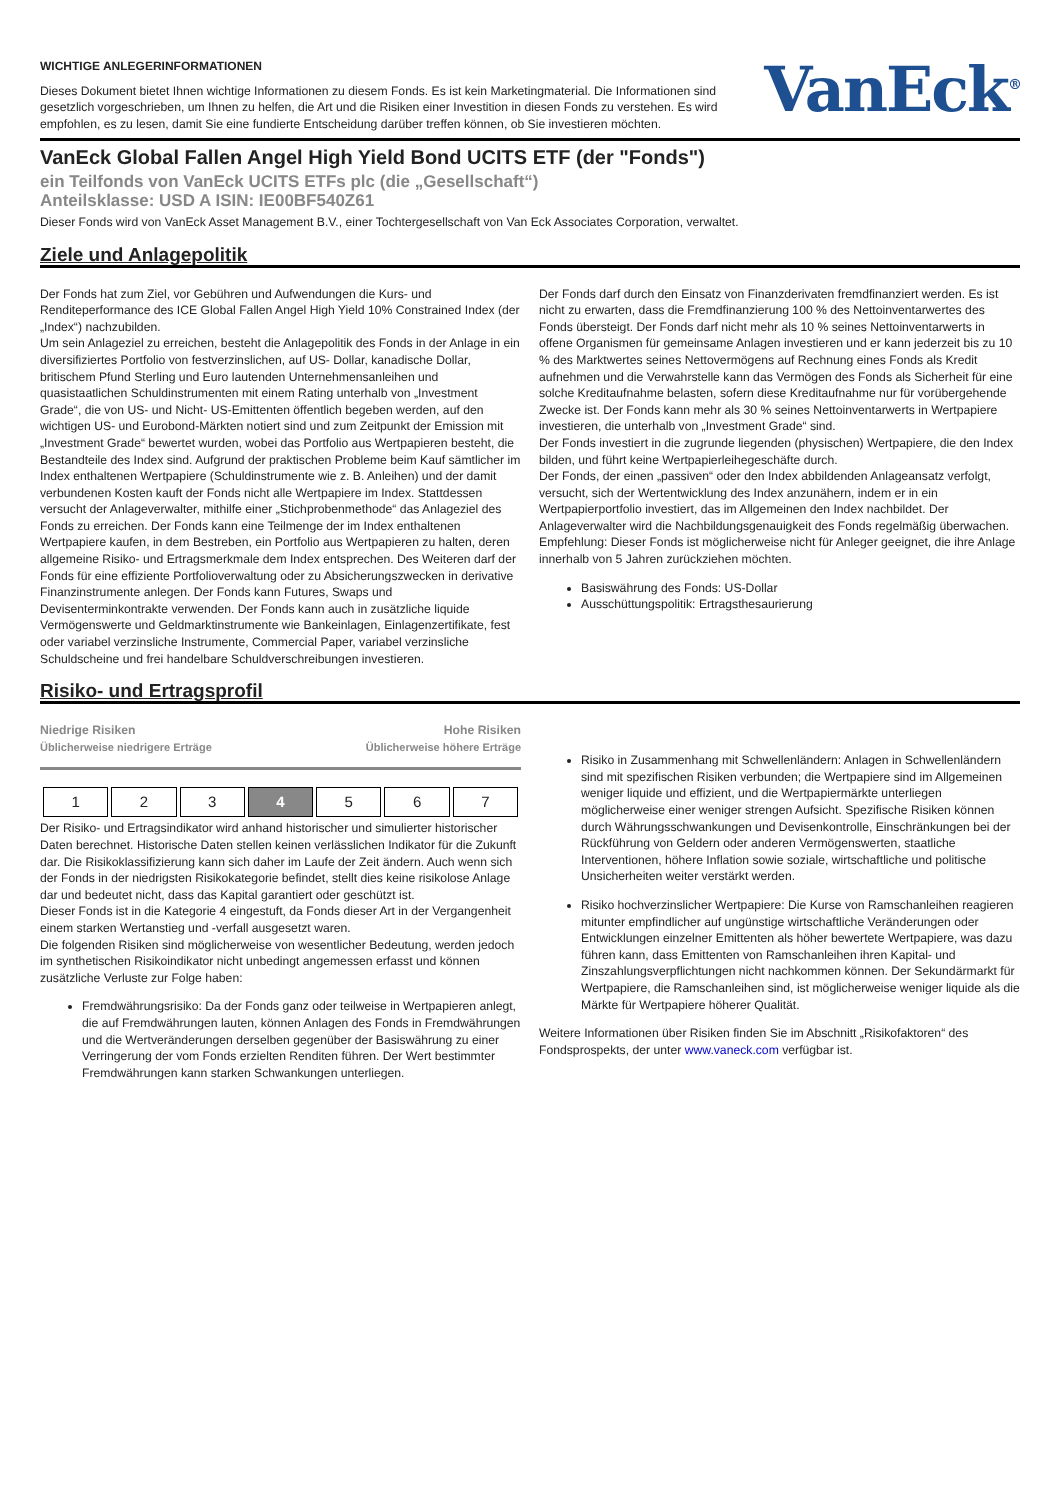WICHTIGE ANLEGERINFORMATIONEN
Dieses Dokument bietet Ihnen wichtige Informationen zu diesem Fonds. Es ist kein Marketingmaterial. Die Informationen sind gesetzlich vorgeschrieben, um Ihnen zu helfen, die Art und die Risiken einer Investition in diesen Fonds zu verstehen. Es wird empfohlen, es zu lesen, damit Sie eine fundierte Entscheidung darüber treffen können, ob Sie investieren möchten.
VanEck<sup>®</sup>
VanEck Global Fallen Angel High Yield Bond UCITS ETF (der "Fonds")
ein Teilfonds von VanEck UCITS ETFs plc (die „Gesellschaft“)
Anteilsklasse: USD A ISIN: IE00BF540Z61
Dieser Fonds wird von VanEck Asset Management B.V., einer Tochtergesellschaft von Van Eck Associates Corporation, verwaltet.
Ziele und Anlagepolitik
Der Fonds hat zum Ziel, vor Gebühren und Aufwendungen die Kurs- und Renditeperformance des ICE Global Fallen Angel High Yield 10% Constrained Index (der „Index“) nachzubilden.
Um sein Anlageziel zu erreichen, besteht die Anlagepolitik des Fonds in der Anlage in ein diversifiziertes Portfolio von festverzinslichen, auf US- Dollar, kanadische Dollar, britischem Pfund Sterling und Euro lautenden Unternehmensanleihen und quasistaatlichen Schuldinstrumenten mit einem Rating unterhalb von „Investment Grade“, die von US- und Nicht- US-Emittenten öffentlich begeben werden, auf den wichtigen US- und Eurobond-Märkten notiert sind und zum Zeitpunkt der Emission mit „Investment Grade“ bewertet wurden, wobei das Portfolio aus Wertpapieren besteht, die Bestandteile des Index sind. Aufgrund der praktischen Probleme beim Kauf sämtlicher im Index enthaltenen Wertpapiere (Schuldinstrumente wie z. B. Anleihen) und der damit verbundenen Kosten kauft der Fonds nicht alle Wertpapiere im Index. Stattdessen versucht der Anlageverwalter, mithilfe einer „Stichprobenmethode“ das Anlageziel des Fonds zu erreichen. Der Fonds kann eine Teilmenge der im Index enthaltenen Wertpapiere kaufen, in dem Bestreben, ein Portfolio aus Wertpapieren zu halten, deren allgemeine Risiko- und Ertragsmerkmale dem Index entsprechen. Des Weiteren darf der Fonds für eine effiziente Portfolioverwaltung oder zu Absicherungszwecken in derivative Finanzinstrumente anlegen. Der Fonds kann Futures, Swaps und Devisenterminkontrakte verwenden. Der Fonds kann auch in zusätzliche liquide Vermögenswerte und Geldmarktinstrumente wie Bankeinlagen, Einlagenzertifikate, fest oder variabel verzinsliche Instrumente, Commercial Paper, variabel verzinsliche Schuldscheine und frei handelbare Schuldverschreibungen investieren.
Der Fonds darf durch den Einsatz von Finanzderivaten fremdfinanziert werden. Es ist nicht zu erwarten, dass die Fremdfinanzierung 100 % des Nettoinventarwertes des Fonds übersteigt. Der Fonds darf nicht mehr als 10 % seines Nettoinventarwerts in offene Organismen für gemeinsame Anlagen investieren und er kann jederzeit bis zu 10 % des Marktwertes seines Nettovermögens auf Rechnung eines Fonds als Kredit aufnehmen und die Verwahrstelle kann das Vermögen des Fonds als Sicherheit für eine solche Kreditaufnahme belasten, sofern diese Kreditaufnahme nur für vorübergehende Zwecke ist. Der Fonds kann mehr als 30 % seines Nettoinventarwerts in Wertpapiere investieren, die unterhalb von „Investment Grade“ sind.
Der Fonds investiert in die zugrunde liegenden (physischen) Wertpapiere, die den Index bilden, und führt keine Wertpapierleihegeschäfte durch.
Der Fonds, der einen „passiven“ oder den Index abbildenden Anlageansatz verfolgt, versucht, sich der Wertentwicklung des Index anzunähern, indem er in ein Wertpapierportfolio investiert, das im Allgemeinen den Index nachbildet. Der Anlageverwalter wird die Nachbildungsgenauigkeit des Fonds regelmäßig überwachen.
Empfehlung: Dieser Fonds ist möglicherweise nicht für Anleger geeignet, die ihre Anlage innerhalb von 5 Jahren zurückziehen möchten.
Basiswährung des Fonds: US-Dollar
Ausschüttungspolitik: Ertragsthesaurierung
Risiko- und Ertragsprofil
Niedrige Risiken Hohe Risiken
Üblicherweise niedrigere Erträge Üblicherweise höhere Erträge
| 1 | 2 | 3 | 4 | 5 | 6 | 7 |
Der Risiko- und Ertragsindikator wird anhand historischer und simulierter historischer Daten berechnet. Historische Daten stellen keinen verlässlichen Indikator für die Zukunft dar. Die Risikoklassifizierung kann sich daher im Laufe der Zeit ändern. Auch wenn sich der Fonds in der niedrigsten Risikokategorie befindet, stellt dies keine risikolose Anlage dar und bedeutet nicht, dass das Kapital garantiert oder geschützt ist.
Dieser Fonds ist in die Kategorie 4 eingestuft, da Fonds dieser Art in der Vergangenheit einem starken Wertanstieg und -verfall ausgesetzt waren.
Die folgenden Risiken sind möglicherweise von wesentlicher Bedeutung, werden jedoch im synthetischen Risikoindikator nicht unbedingt angemessen erfasst und können zusätzliche Verluste zur Folge haben:
Fremdwährungsrisiko: Da der Fonds ganz oder teilweise in Wertpapieren anlegt, die auf Fremdwährungen lauten, können Anlagen des Fonds in Fremdwährungen und die Wertveränderungen derselben gegenüber der Basiswährung zu einer Verringerung der vom Fonds erzielten Renditen führen. Der Wert bestimmter Fremdwährungen kann starken Schwankungen unterliegen.
Risiko in Zusammenhang mit Schwellenländern: Anlagen in Schwellenländern sind mit spezifischen Risiken verbunden; die Wertpapiere sind im Allgemeinen weniger liquide und effizient, und die Wertpapiermärkte unterliegen möglicherweise einer weniger strengen Aufsicht. Spezifische Risiken können durch Währungsschwankungen und Devisenkontrolle, Einschränkungen bei der Rückführung von Geldern oder anderen Vermögenswerten, staatliche Interventionen, höhere Inflation sowie soziale, wirtschaftliche und politische Unsicherheiten weiter verstärkt werden.
Risiko hochverzinslicher Wertpapiere: Die Kurse von Ramschanleihen reagieren mitunter empfindlicher auf ungünstige wirtschaftliche Veränderungen oder Entwicklungen einzelner Emittenten als höher bewertete Wertpapiere, was dazu führen kann, dass Emittenten von Ramschanleihen ihren Kapital- und Zinszahlungsverpflichtungen nicht nachkommen können. Der Sekundärmarkt für Wertpapiere, die Ramschanleihen sind, ist möglicherweise weniger liquide als die Märkte für Wertpapiere höherer Qualität.
Weitere Informationen über Risiken finden Sie im Abschnitt „Risikofaktoren“ des Fondsprospekts, der unter www.vaneck.com verfügbar ist.